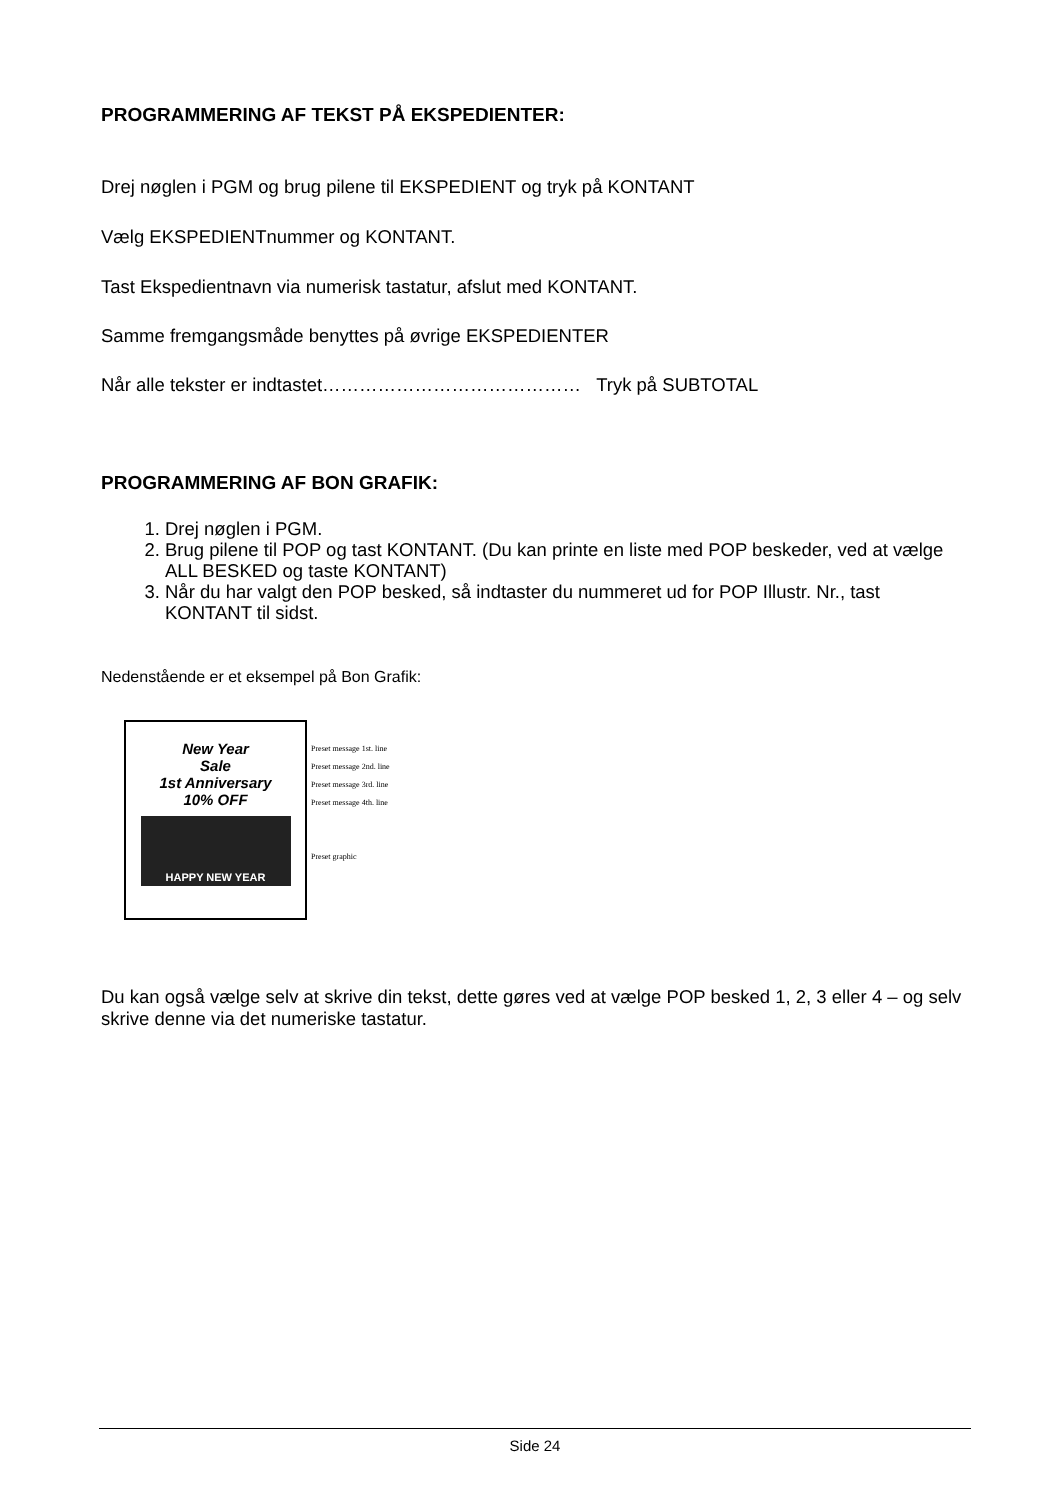PROGRAMMERING AF TEKST PÅ EKSPEDIENTER:
Drej nøglen i PGM og brug pilene til EKSPEDIENT og tryk på KONTANT
Vælg EKSPEDIENTnummer og KONTANT.
Tast Ekspedientnavn via numerisk tastatur, afslut med KONTANT.
Samme fremgangsmåde benyttes på øvrige EKSPEDIENTER
Når alle tekster er indtastet…………………………………… Tryk på SUBTOTAL
PROGRAMMERING AF BON GRAFIK:
1. Drej nøglen i PGM.
2. Brug pilene til POP og tast KONTANT. (Du kan printe en liste med POP beskeder, ved at vælge ALL BESKED og taste KONTANT)
3. Når du har valgt den POP besked, så indtaster du nummeret ud for POP Illustr. Nr., tast KONTANT til sidst.
Nedenstående er et eksempel på Bon Grafik:
New Year
Sale
1st Anniversary
10% OFF
HAPPY NEW YEAR
Preset message 1st. line
Preset message 2nd. line
Preset message 3rd. line
Preset message 4th. line
Preset graphic
Du kan også vælge selv at skrive din tekst, dette gøres ved at vælge POP besked 1, 2, 3 eller 4 – og selv skrive denne via det numeriske tastatur.
Side 24